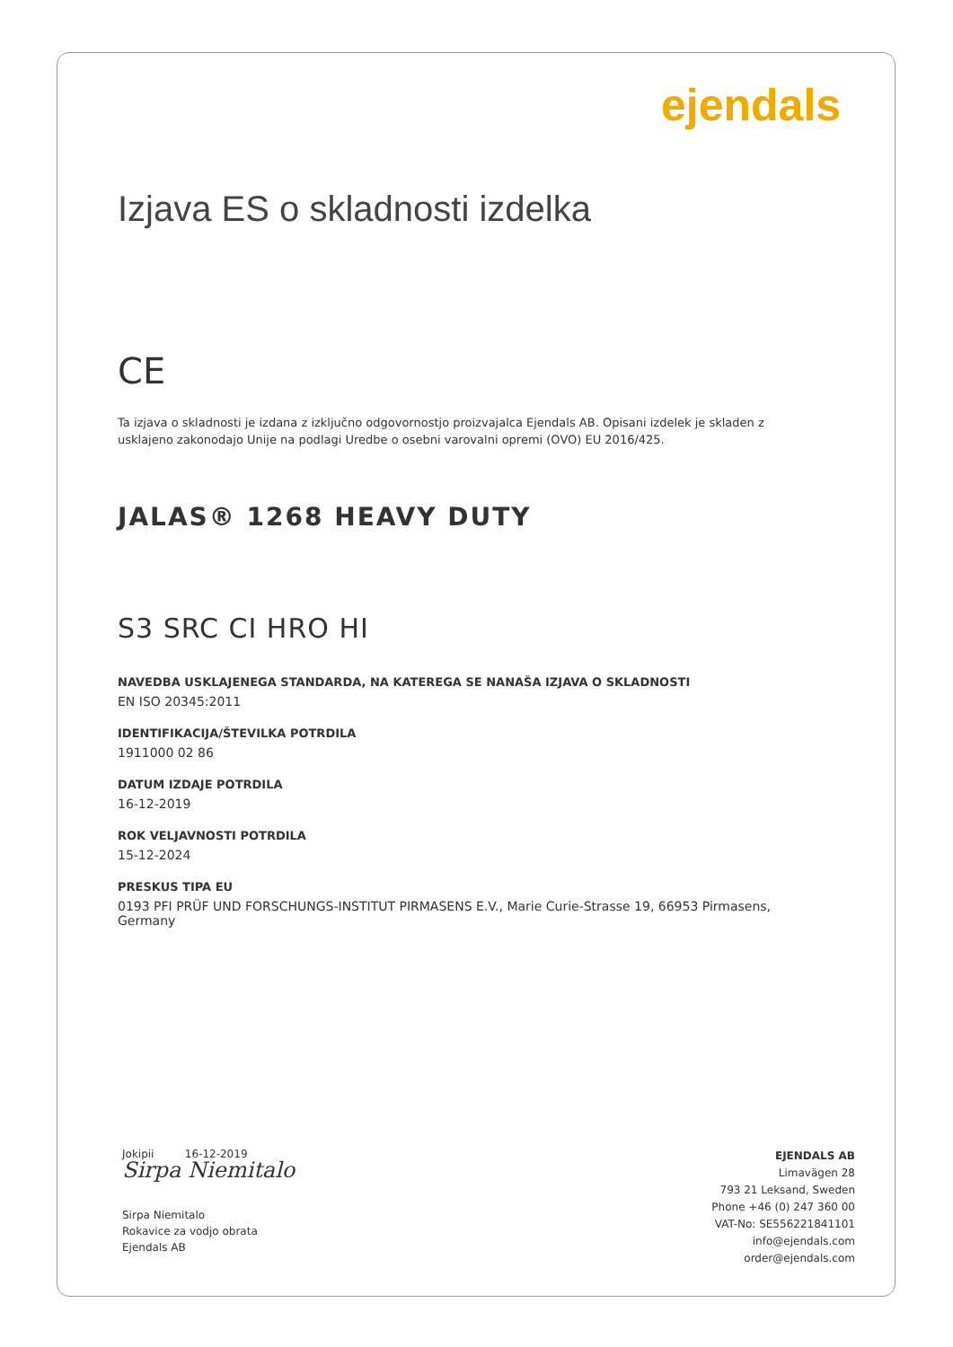ejendals
Izjava ES o skladnosti izdelka
CE
Ta izjava o skladnosti je izdana z izključno odgovornostjo proizvajalca Ejendals AB. Opisani izdelek je skladen z usklajeno zakonodajo Unije na podlagi Uredbe o osebni varovalni opremi (OVO) EU 2016/425.
JALAS® 1268 HEAVY DUTY
S3 SRC CI HRO HI
NAVEDBA USKLAJENEGA STANDARDA, NA KATEREGA SE NANAŠA IZJAVA O SKLADNOSTI
EN ISO 20345:2011
IDENTIFIKACIJA/ŠTEVILKA POTRDILA
1911000 02 86
DATUM IZDAJE POTRDILA
16-12-2019
ROK VELJAVNOSTI POTRDILA
15-12-2024
PRESKUS TIPA EU
0193 PFI PRÜF UND FORSCHUNGS-INSTITUT PIRMASENS E.V., Marie Curie-Strasse 19, 66953 Pirmasens, Germany
Jokipii 16-12-2019
Sirpa Niemitalo
Sirpa Niemitalo
Rokavice za vodjo obrata
Ejendals AB
EJENDALS AB
Limavägen 28
793 21 Leksand, Sweden
Phone +46 (0) 247 360 00
VAT-No: SE556221841101
info@ejendals.com
order@ejendals.com